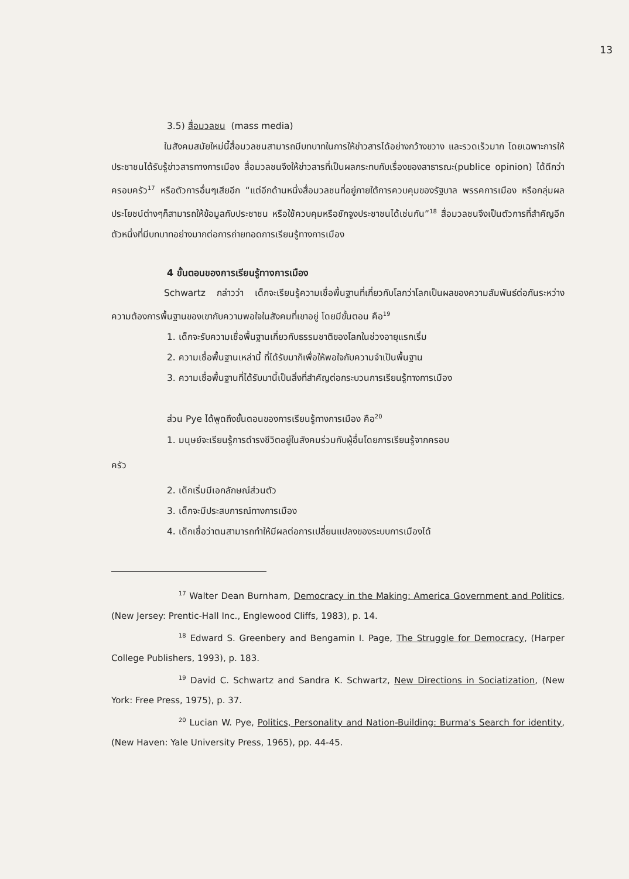13
3.5) สื่อมวลชน (mass media)
ในสังคมสมัยใหม่นี้สื่อมวลชนสามารถมีบทบาทในการให้ข่าวสารได้อย่างกว้างขวาง และรวดเร็วมาก โดยเฉพาะการให้ประชาชนได้รับรู้ข่าวสารทางการเมือง สื่อมวลชนจึงให้ข่าวสารที่เป็นผลกระทบกับเรื่องของสาธารณะ(publice opinion) ได้ดีกว่าครอบครัว<sup>17</sup> หรือตัวการอื่นๆเสียอีก “แต่อีกด้านหนึ่งสื่อมวลชนที่อยู่ภายใต้การควบคุมของรัฐบาล พรรคการเมือง หรือกลุ่มผลประโยชน์ต่างๆก็สามารถให้ข้อมูลกับประชาชน หรือใช้ควบคุมหรือชักจูงประชาชนได้เช่นกัน”<sup>18</sup> สื่อมวลชนจึงเป็นตัวการที่สำคัญอีกตัวหนึ่งที่มีบทบาทอย่างมากต่อการถ่ายทอดการเรียนรู้ทางการเมือง
4 ขั้นตอนของการเรียนรู้ทางการเมือง
Schwartz กล่าวว่า เด็กจะเรียนรู้ความเชื่อพื้นฐานที่เกี่ยวกับโลกว่าโลกเป็นผลของความสัมพันธ์ต่อกันระหว่างความต้องการพื้นฐานของเขากับความพอใจในสังคมที่เขาอยู่ โดยมีขั้นตอน คือ<sup>19</sup>
1. เด็กจะรับความเชื่อพื้นฐานเกี่ยวกับธรรมชาติของโลกในช่วงอายุแรกเริ่ม
2. ความเชื่อพื้นฐานเหล่านี้ ที่ได้รับมาก็เพื่อให้พอใจกับความจำเป็นพื้นฐาน
3. ความเชื่อพื้นฐานที่ได้รับมานี้เป็นสิ่งที่สำคัญต่อกระบวนการเรียนรู้ทางการเมือง
ส่วน Pye ได้พูดถึงขั้นตอนของการเรียนรู้ทางการเมือง คือ<sup>20</sup>
1. มนุษย์จะเรียนรู้การดำรงชีวิตอยู่ในสังคมร่วมกับผู้อื่นโดยการเรียนรู้จากครอบ
ครัว
2. เด็กเริ่มมีเอกลักษณ์ส่วนตัว
3. เด็กจะมีประสบการณ์ทางการเมือง
4. เด็กเชื่อว่าตนสามารถทำให้มีผลต่อการเปลี่ยนแปลงของระบบการเมืองได้
<sup>17</sup> Walter Dean Burnham, Democracy in the Making: America Government and Politics, (New Jersey: Prentic-Hall Inc., Englewood Cliffs, 1983), p. 14.
<sup>18</sup> Edward S. Greenbery and Bengamin I. Page, The Struggle for Democracy, (Harper College Publishers, 1993), p. 183.
<sup>19</sup> David C. Schwartz and Sandra K. Schwartz, New Directions in Sociatization, (New York: Free Press, 1975), p. 37.
<sup>20</sup> Lucian W. Pye, Politics, Personality and Nation-Building: Burma's Search for identity, (New Haven: Yale University Press, 1965), pp. 44-45.